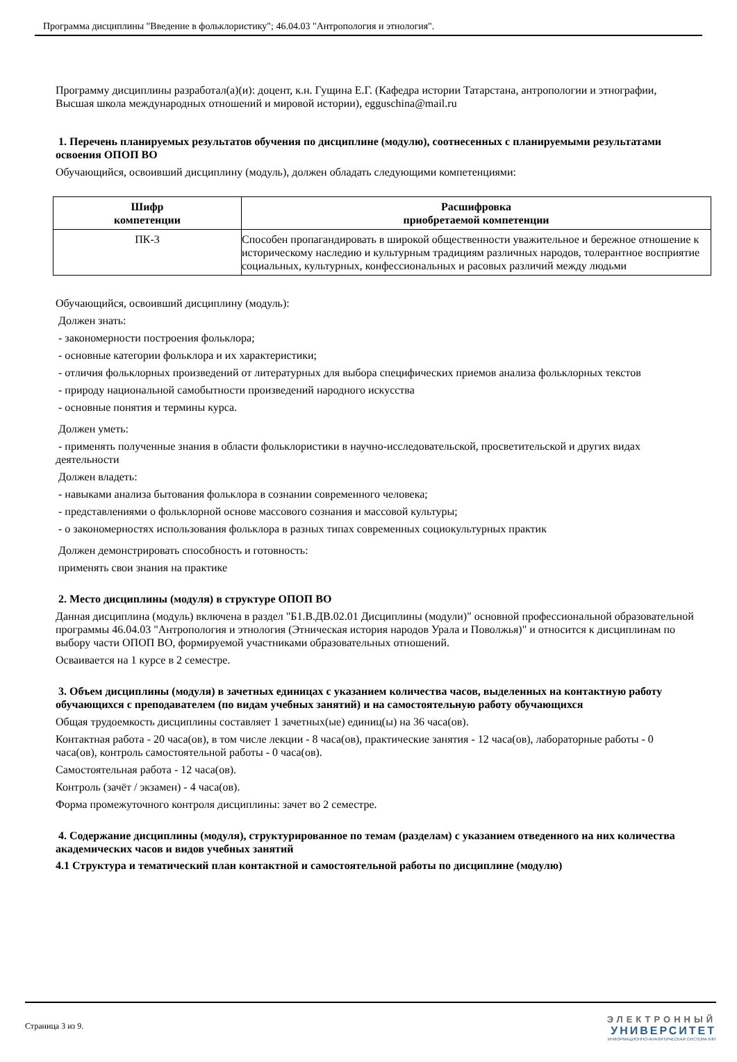Программа дисциплины "Введение в фольклористику"; 46.04.03 "Антропология и этнология".
Программу дисциплины разработал(а)(и): доцент, к.н. Гущина Е.Г. (Кафедра истории Татарстана, антропологии и этнографии, Высшая школа международных отношений и мировой истории), egguschina@mail.ru
1. Перечень планируемых результатов обучения по дисциплине (модулю), соотнесенных с планируемыми результатами освоения ОПОП ВО
Обучающийся, освоивший дисциплину (модуль), должен обладать следующими компетенциями:
| Шифр компетенции | Расшифровка приобретаемой компетенции |
| --- | --- |
| ПК-3 | Способен пропагандировать в широкой общественности уважительное и бережное отношение к историческому наследию и культурным традициям различных народов, толерантное восприятие социальных, культурных, конфессиональных и расовых различий между людьми |
Обучающийся, освоивший дисциплину (модуль):
Должен знать:
- закономерности построения фольклора;
- основные категории фольклора и их характеристики;
- отличия фольклорных произведений от литературных для выбора специфических приемов анализа фольклорных текстов
- природу национальной самобытности произведений народного искусства
- основные понятия и термины курса.
Должен уметь:
- применять полученные знания в области фольклористики в научно-исследовательской, просветительской и других видах деятельности
Должен владеть:
- навыками анализа бытования фольклора в сознании современного человека;
- представлениями о фольклорной основе массового сознания и массовой культуры;
- о закономерностях использования фольклора в разных типах современных социокультурных практик
Должен демонстрировать способность и готовность:
применять свои знания на практике
2. Место дисциплины (модуля) в структуре ОПОП ВО
Данная дисциплина (модуль) включена в раздел "Б1.В.ДВ.02.01 Дисциплины (модули)" основной профессиональной образовательной программы 46.04.03 "Антропология и этнология (Этническая история народов Урала и Поволжья)" и относится к дисциплинам по выбору части ОПОП ВО, формируемой участниками образовательных отношений.
Осваивается на 1 курсе в 2 семестре.
3. Объем дисциплины (модуля) в зачетных единицах с указанием количества часов, выделенных на контактную работу обучающихся с преподавателем (по видам учебных занятий) и на самостоятельную работу обучающихся
Общая трудоемкость дисциплины составляет 1 зачетных(ые) единиц(ы) на 36 часа(ов).
Контактная работа - 20 часа(ов), в том числе лекции - 8 часа(ов), практические занятия - 12 часа(ов), лабораторные работы - 0 часа(ов), контроль самостоятельной работы - 0 часа(ов).
Самостоятельная работа - 12 часа(ов).
Контроль (зачёт / экзамен) - 4 часа(ов).
Форма промежуточного контроля дисциплины: зачет во 2 семестре.
4. Содержание дисциплины (модуля), структурированное по темам (разделам) с указанием отведенного на них количества академических часов и видов учебных занятий
4.1 Структура и тематический план контактной и самостоятельной работы по дисциплине (модулю)
Страница 3 из 9.
ЭЛЕКТРОННЫЙ
УНИВЕРСИТЕТ
ИНФОРМАЦИОННО-АНАЛИТИЧЕСКАЯ СИСТЕМА КФУ